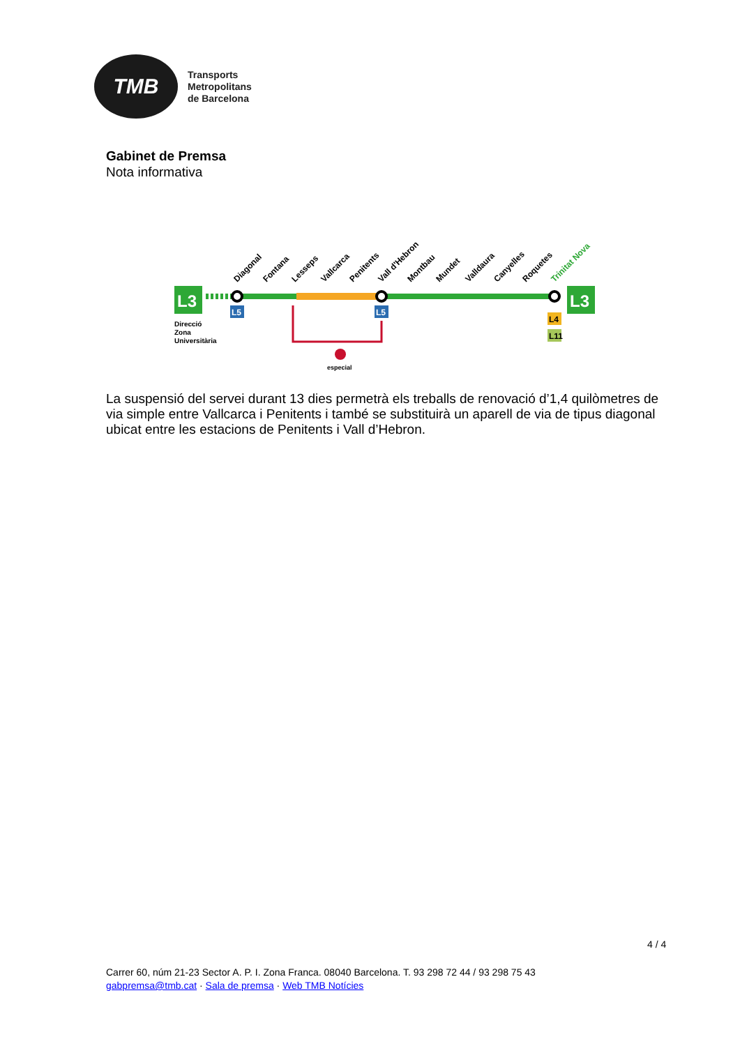TMB
Transports
Metropolitans
de Barcelona
Gabinet de Premsa
Nota informativa
L3
L3
Diagonal
Fontana
Lesseps
Vallcarca
Penitents
Vall d'Hebron
Montbau
Mundet
Valldaura
Canyelles
Roquetes
Trinitat Nova
Direcció
Zona
Universitària
L5
L5
L4
L11
especial
La suspensió del servei durant 13 dies permetrà els treballs de renovació d’1,4 quilòmetres de via simple entre Vallcarca i Penitents i també se substituirà un aparell de via de tipus diagonal ubicat entre les estacions de Penitents i Vall d’Hebron.
4 / 4
Carrer 60, núm 21-23 Sector A. P. I. Zona Franca. 08040 Barcelona. T. 93 298 72 44 / 93 298 75 43
gabpremsa@tmb.cat · Sala de premsa · Web TMB Notícies